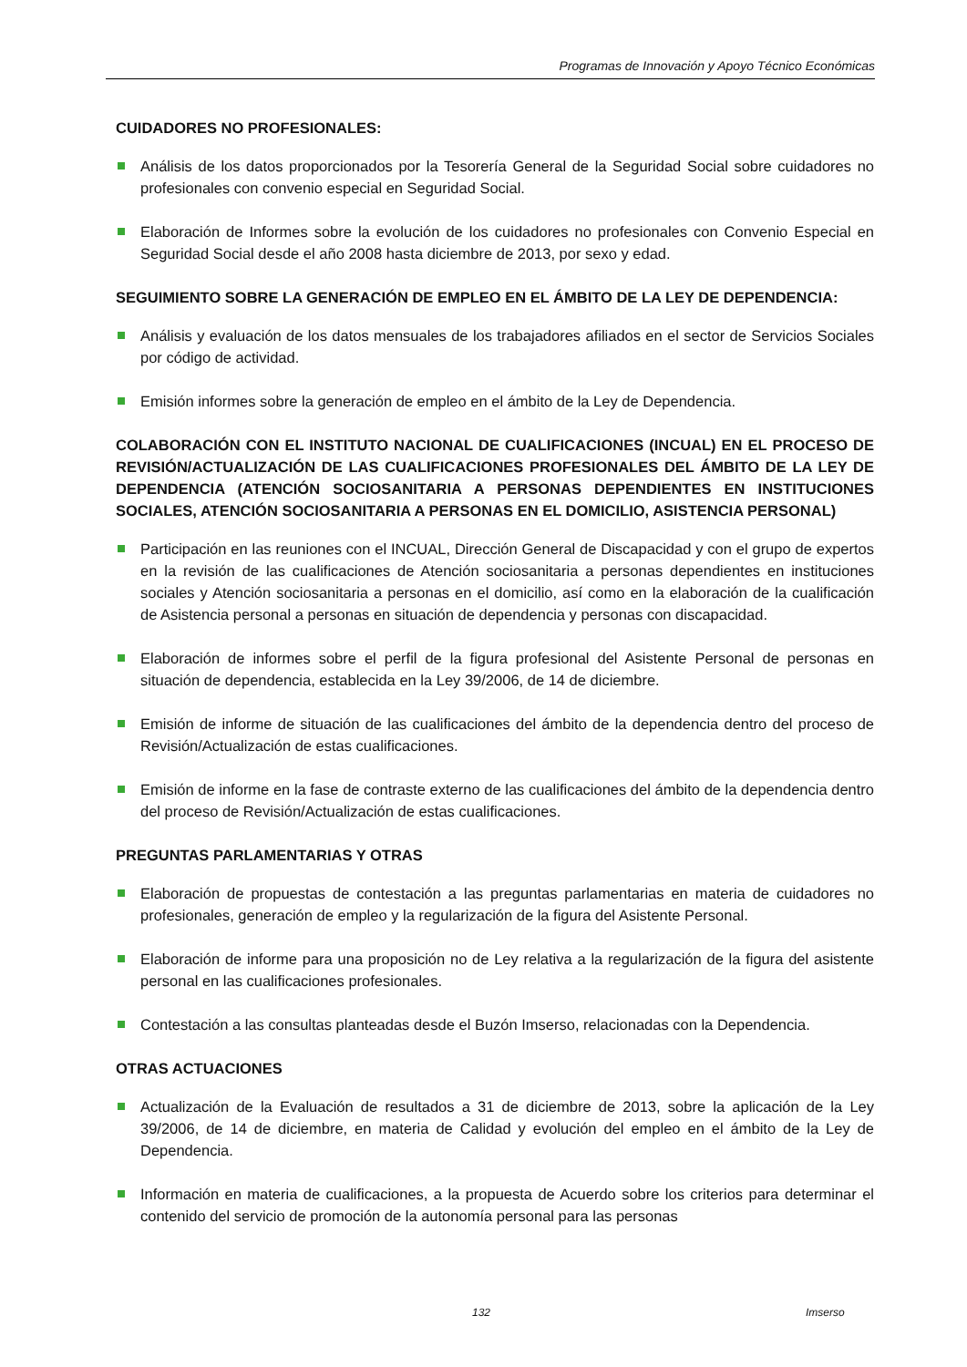Programas de Innovación y Apoyo Técnico Económicas
CUIDADORES NO PROFESIONALES:
Análisis de los datos proporcionados por la Tesorería General de la Seguridad Social sobre cuidadores no profesionales con convenio especial en Seguridad Social.
Elaboración de Informes sobre la evolución de los cuidadores no profesionales con Convenio Especial en Seguridad Social desde el año 2008 hasta diciembre de 2013, por sexo y edad.
SEGUIMIENTO SOBRE LA GENERACIÓN DE EMPLEO EN EL ÁMBITO DE LA LEY DE DEPENDENCIA:
Análisis y evaluación de los datos mensuales de los trabajadores afiliados en el sector de Servicios Sociales por código de actividad.
Emisión informes sobre la generación de empleo en el ámbito de la Ley de Dependencia.
COLABORACIÓN CON EL INSTITUTO NACIONAL DE CUALIFICACIONES (INCUAL) EN EL PROCESO DE REVISIÓN/ACTUALIZACIÓN DE LAS CUALIFICACIONES PROFESIONALES DEL ÁMBITO DE LA LEY DE DEPENDENCIA (ATENCIÓN SOCIOSANITARIA A PERSONAS DEPENDIENTES EN INSTITUCIONES SOCIALES, ATENCIÓN SOCIOSANITARIA A PERSONAS EN EL DOMICILIO, ASISTENCIA PERSONAL)
Participación en las reuniones con el INCUAL, Dirección General de Discapacidad y con el grupo de expertos en la revisión de las cualificaciones de Atención sociosanitaria a personas dependientes en instituciones sociales y Atención sociosanitaria a personas en el domicilio, así como en la elaboración de la cualificación de Asistencia personal a personas en situación de dependencia y personas con discapacidad.
Elaboración de informes sobre el perfil de la figura profesional del Asistente Personal de personas en situación de dependencia, establecida en la Ley 39/2006, de 14 de diciembre.
Emisión de informe de situación de las cualificaciones del ámbito de la dependencia dentro del proceso de Revisión/Actualización de estas cualificaciones.
Emisión de informe en la fase de contraste externo de las cualificaciones del ámbito de la dependencia dentro del proceso de Revisión/Actualización de estas cualificaciones.
PREGUNTAS PARLAMENTARIAS Y OTRAS
Elaboración de propuestas de contestación a las preguntas parlamentarias en materia de cuidadores no profesionales, generación de empleo y la regularización de la figura del Asistente Personal.
Elaboración de informe para una proposición no de Ley relativa a la regularización de la figura del asistente personal en las cualificaciones profesionales.
Contestación a las consultas planteadas desde el Buzón Imserso, relacionadas con la Dependencia.
OTRAS ACTUACIONES
Actualización de la Evaluación de resultados a 31 de diciembre de 2013, sobre la aplicación de la Ley 39/2006, de 14 de diciembre, en materia de Calidad y evolución del empleo en el ámbito de la Ley de Dependencia.
Información en materia de cualificaciones, a la propuesta de Acuerdo sobre los criterios para determinar el contenido del servicio de promoción de la autonomía personal para las personas
132 Imserso